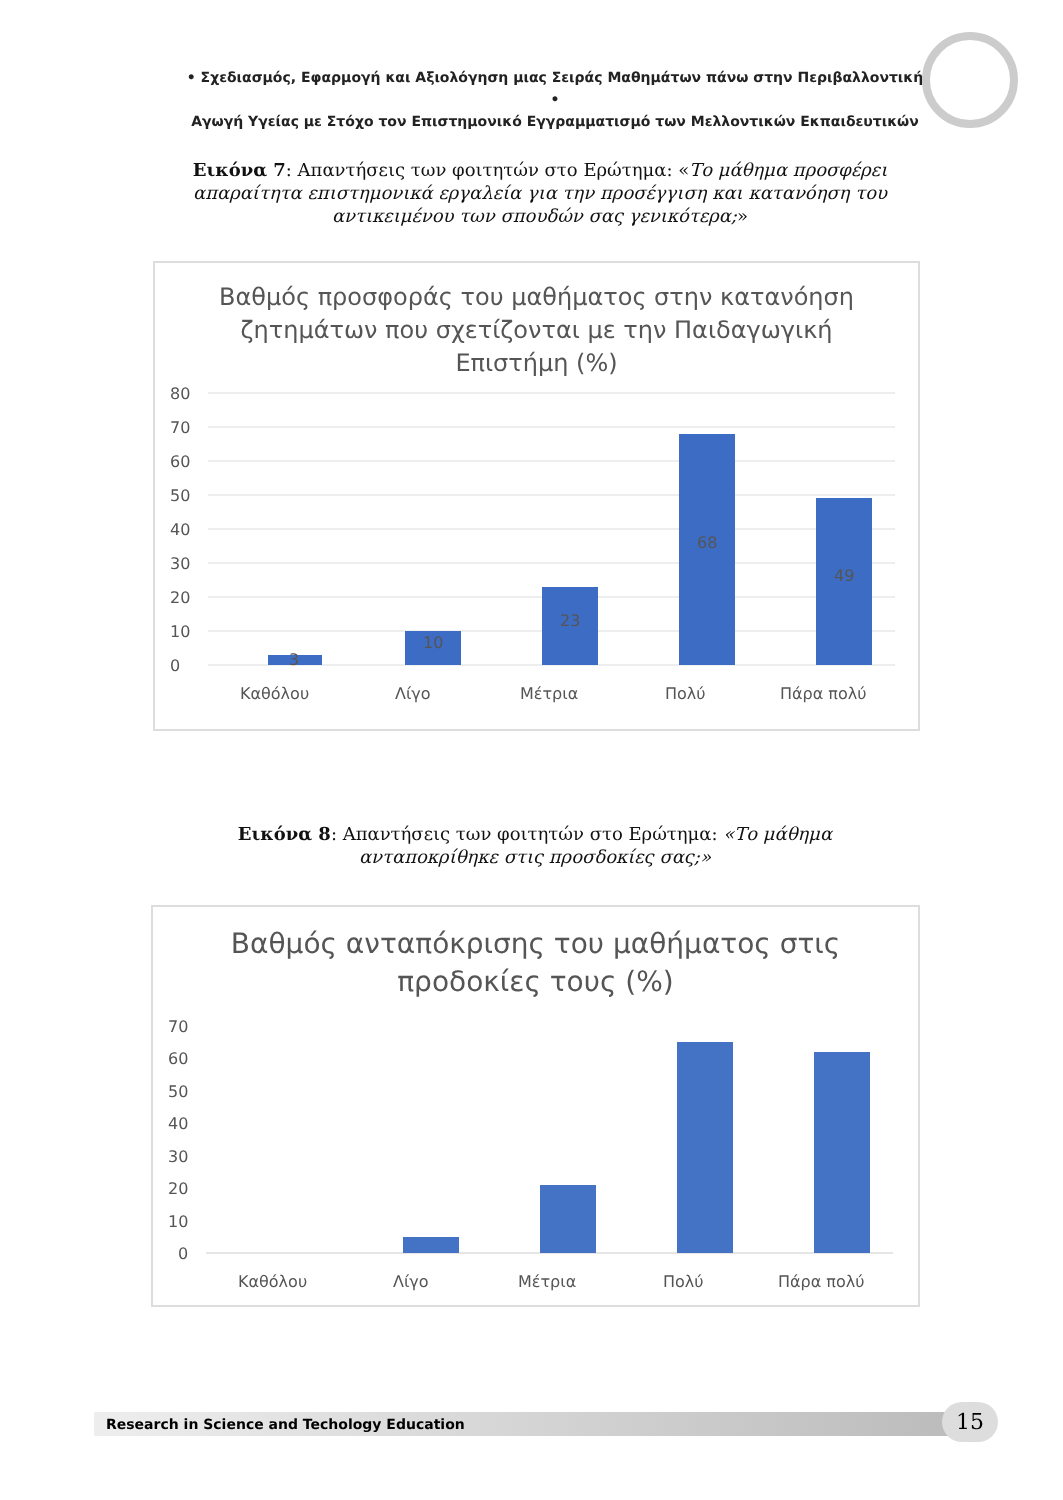• Σχεδιασμός, Εφαρμογή και Αξιολόγηση μιας Σειράς Μαθημάτων πάνω στην Περιβαλλοντική •
Αγωγή Υγείας με Στόχο τον Επιστημονικό Εγγραμματισμό των Μελλοντικών Εκπαιδευτικών
Εικόνα 7: Απαντήσεις των φοιτητών στο Ερώτημα: «Το μάθημα προσφέρει απαραίτητα επιστημονικά εργαλεία για την προσέγγιση και κατανόηση του αντικειμένου των σπουδών σας γενικότερα;»
Βαθμός προσφοράς του μαθήματος στην κατανόηση
ζητημάτων που σχετίζονται με την Παιδαγωγική
Επιστήμη (%)
0
10
20
30
40
50
60
70
80
3
10
23
68
49
Καθόλου
Λίγο
Μέτρια
Πολύ
Πάρα πολύ
Εικόνα 8: Απαντήσεις των φοιτητών στο Ερώτημα: «Το μάθημα ανταποκρίθηκε στις προσδοκίες σας;»
Βαθμός ανταπόκρισης του μαθήματος στις
προδοκίες τους (%)
0
10
20
30
40
50
60
70
Καθόλου
Λίγο
Μέτρια
Πολύ
Πάρα πολύ
Research in Science and Techology Education 15